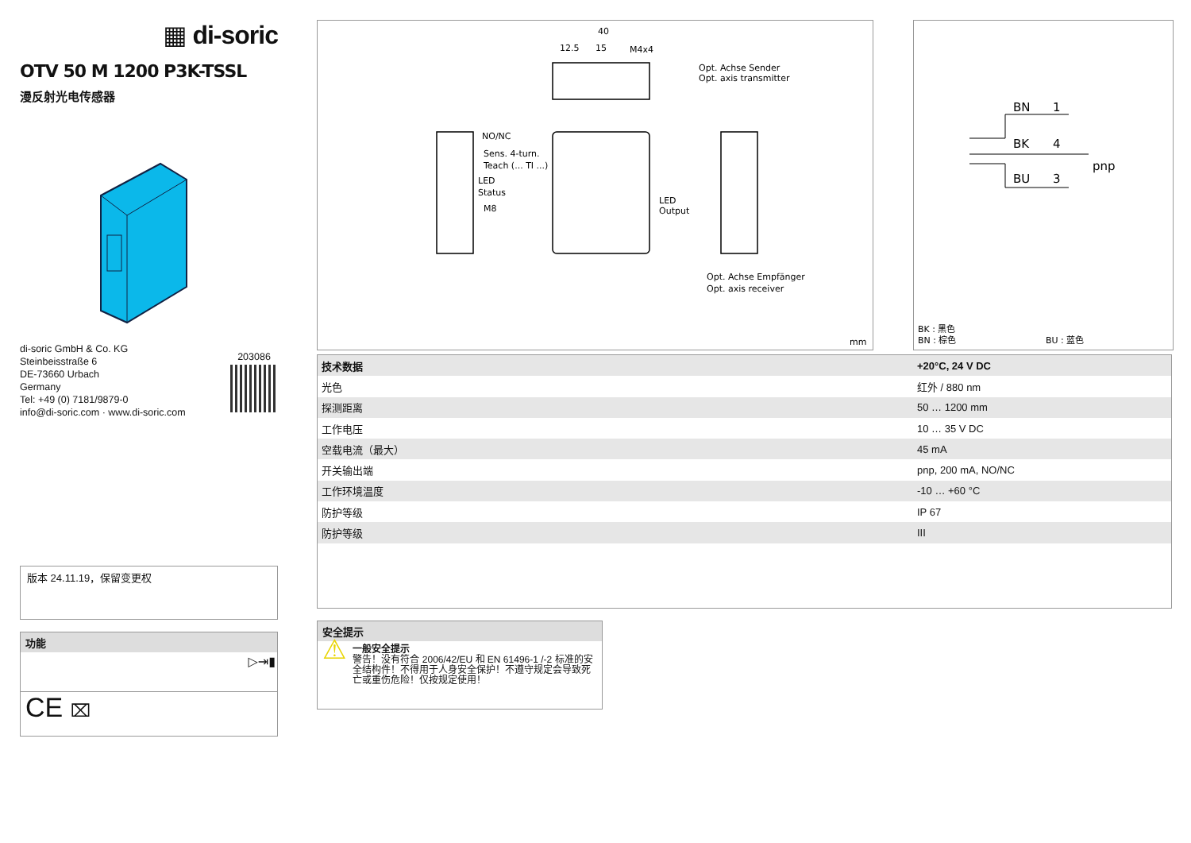▦ di-soric
OTV 50 M 1200 P3K-TSSL
漫反射光电传感器
di-soric GmbH & Co. KG
Steinbeisstraße 6
DE-73660 Urbach
Germany
Tel: +49 (0) 7181/9879-0
info@di-soric.com · www.di-soric.com
203086
版本 24.11.19，保留变更权
功能
▷⇥▮
CE ⌧
40
12.5
15
M4x4
Opt. Achse Sender
Opt. axis transmitter
NO/NC
Sens. 4-turn.
Teach (... TI ...)
LED
Status
M8
LED
Output
Opt. Achse Empfänger
Opt. axis receiver
mm
BN
1
BK
4
BU
3
pnp
BK : 黑色
BN : 棕色
BU : 蓝色
| 技术数据 | +20°C, 24 V DC |
| --- | --- |
| 光色 | 红外 / 880 nm |
| 探测距离 | 50 … 1200 mm |
| 工作电压 | 10 … 35 V DC |
| 空载电流（最大） | 45 mA |
| 开关输出端 | pnp, 200 mA, NO/NC |
| 工作环境温度 | -10 … +60 °C |
| 防护等级 | IP 67 |
| 防护等级 | III |
安全提示
⚠
一般安全提示
警告！没有符合 2006/42/EU 和 EN 61496-1 /-2 标准的安全结构件！不得用于人身安全保护！不遵守规定会导致死亡或重伤危险！仅按规定使用！